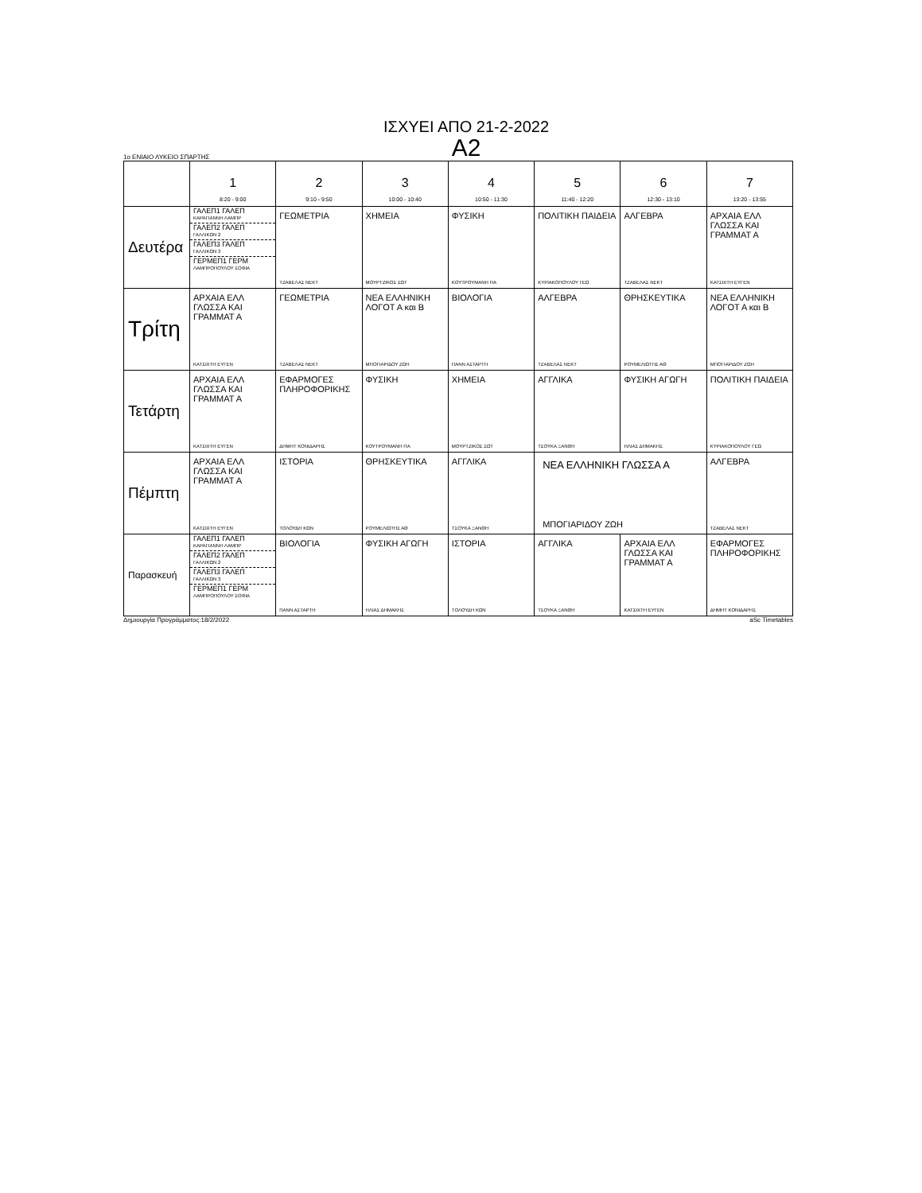ΙΣΧΥΕΙ ΑΠΟ 21-2-2022
A2
1ο ΕΝΙΑΙΟ ΛΥΚΕΙΟ ΣΠΑΡΤΗΣ
| | 1 8:20 - 9:00 | 2 9:10 - 9:50 | 3 10:00 - 10:40 | 4 10:50 - 11:30 | 5 11:40 - 12:20 | 6 12:30 - 13:10 | 7 13:20 - 13:55 |
| --- | --- | --- | --- | --- | --- | --- | --- |
| Δευτέρα | ΓΑΛΕΠ1 ΓΑΛΕΠ ΚΑΡΑΓΙΑΝΝΗ ΛΑΜΠΡ ΓΑΛΕΠ2 ΓΑΛΕΠ ΓΑΛΛΙΚΩΝ 2 ΓΑΛΕΠ3 ΓΑΛΕΠ ΓΑΛΛΙΚΩΝ 3 ΓΕΡΜΕΠ1 ΓΕΡΜ ΛΑΜΠΡΟΠΟΥΛΟΥ ΣΟΦΙΑ | ΓΕΩΜΕΤΡΙΑ ΤΖΑΒΕΛΑΣ ΝΕΚΤ | ΧΗΜΕΙΑ ΜΟΥΡΤΖΙΚΟΣ ΣΩΤ | ΦΥΣΙΚΗ ΚΟΥΤΡΟΥΜΑΝΗ ΠΑ | ΠΟΛΙΤΙΚΗ ΠΑΙΔΕΙΑ ΚΥΡΙΑΚΟΠΟΥΛΟΥ ΓΕΩ | ΑΛΓΕΒΡΑ ΤΖΑΒΕΛΑΣ ΝΕΚΤ | ΑΡΧΑΙΑ ΕΛΛ ΓΛΩΣΣΑ ΚΑΙ ΓΡΑΜΜΑΤ Α ΚΑΤΣΙΧΤΗ ΕΥΓΕΝ |
| Τρίτη | ΑΡΧΑΙΑ ΕΛΛ ΓΛΩΣΣΑ ΚΑΙ ΓΡΑΜΜΑΤ Α ΚΑΤΣΙΧΤΗ ΕΥΓΕΝ | ΓΕΩΜΕΤΡΙΑ ΤΖΑΒΕΛΑΣ ΝΕΚΤ | ΝΕΑ ΕΛΛΗΝΙΚΗ ΛΟΓΟΤ Α και Β ΜΠΟΓΙΑΡΙΔΟΥ ΖΩΗ | ΒΙΟΛΟΓΙΑ ΠΑΝΝ ΑΣΤΑΡΤΗ | ΑΛΓΕΒΡΑ ΤΖΑΒΕΛΑΣ ΝΕΚΤ | ΘΡΗΣΚΕΥΤΙΚΑ ΡΟΥΜΕΛΙΩΤΗΣ ΑΘ | ΝΕΑ ΕΛΛΗΝΙΚΗ ΛΟΓΟΤ Α και Β ΜΠΟΓΙΑΡΙΔΟΥ ΖΩΗ |
| Τετάρτη | ΑΡΧΑΙΑ ΕΛΛ ΓΛΩΣΣΑ ΚΑΙ ΓΡΑΜΜΑΤ Α ΚΑΤΣΙΧΤΗ ΕΥΓΕΝ | ΕΦΑΡΜΟΓΕΣ ΠΛΗΡΟΦΟΡΙΚΗΣ ΔΗΜΗΤ ΚΟΝΙΔΑΡΗΣ | ΦΥΣΙΚΗ ΚΟΥΤΡΟΥΜΑΝΗ ΠΑ | ΧΗΜΕΙΑ ΜΟΥΡΤΖΙΚΟΣ ΣΩΤ | ΑΓΓΛΙΚΑ ΤΣΟΥΚΑ ΞΑΝΘΗ | ΦΥΣΙΚΗ ΑΓΩΓΗ ΗΛΙΑΣ ΔΗΜΑΚΗΣ | ΠΟΛΙΤΙΚΗ ΠΑΙΔΕΙΑ ΚΥΡΙΑΚΟΠΟΥΛΟΥ ΓΕΩ |
| Πέμπτη | ΑΡΧΑΙΑ ΕΛΛ ΓΛΩΣΣΑ ΚΑΙ ΓΡΑΜΜΑΤ Α ΚΑΤΣΙΧΤΗ ΕΥΓΕΝ | ΙΣΤΟΡΙΑ ΤΟΛΟΥΔΗ ΚΩΝ | ΘΡΗΣΚΕΥΤΙΚΑ ΡΟΥΜΕΛΙΩΤΗΣ ΑΘ | ΑΓΓΛΙΚΑ ΤΣΟΥΚΑ ΞΑΝΘΗ | ΝΕΑ ΕΛΛΗΝΙΚΗ ΓΛΩΣΣΑ Α ΜΠΟΓΙΑΡΙΔΟΥ ΖΩΗ | | ΑΛΓΕΒΡΑ ΤΖΑΒΕΛΑΣ ΝΕΚΤ |
| Παρασκευή | ΓΑΛΕΠ1 ΓΑΛΕΠ ΚΑΡΑΓΙΑΝΝΗ ΛΑΜΠΡ ΓΑΛΕΠ2 ΓΑΛΕΠ ΓΑΛΛΙΚΩΝ 2 ΓΑΛΕΠ3 ΓΑΛΕΠ ΓΑΛΛΙΚΩΝ 3 ΓΕΡΜΕΠ1 ΓΕΡΜ ΛΑΜΠΡΟΠΟΥΛΟΥ ΣΟΦΙΑ | ΒΙΟΛΟΓΙΑ ΠΑΝΝ ΑΣΤΑΡΤΗ | ΦΥΣΙΚΗ ΑΓΩΓΗ ΗΛΙΑΣ ΔΗΜΑΚΗΣ | ΙΣΤΟΡΙΑ ΤΟΛΟΥΔΗ ΚΩΝ | ΑΓΓΛΙΚΑ ΤΣΟΥΚΑ ΞΑΝΘΗ | ΑΡΧΑΙΑ ΕΛΛ ΓΛΩΣΣΑ ΚΑΙ ΓΡΑΜΜΑΤ Α ΚΑΤΣΙΧΤΗ ΕΥΓΕΝ | ΕΦΑΡΜΟΓΕΣ ΠΛΗΡΟΦΟΡΙΚΗΣ ΔΗΜΗΤ ΚΟΝΙΔΑΡΗΣ |
Δημιουργία Προγράμματος:18/2/2022 aSc Timetables